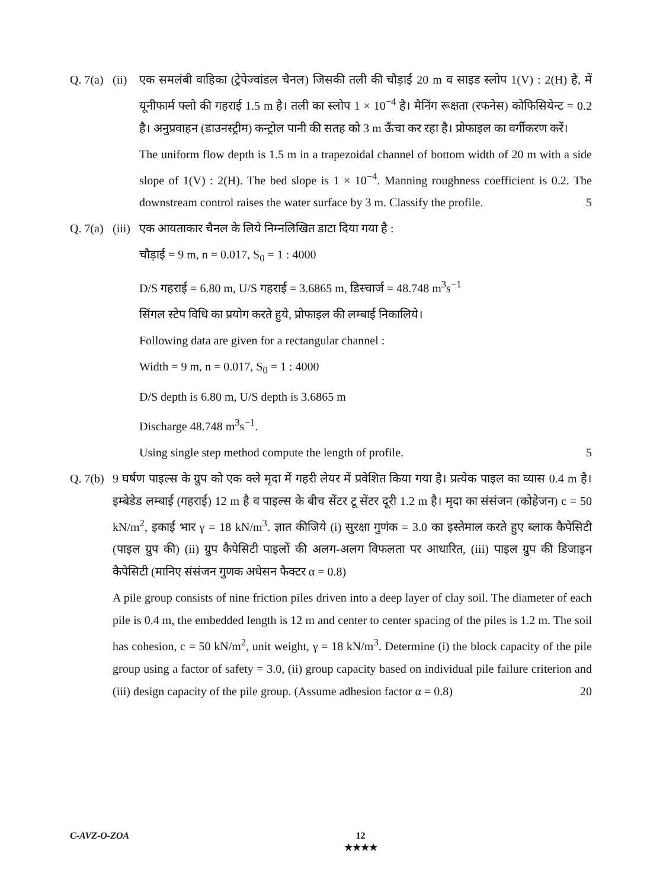Q. 7(a)
(ii)
एक समलंबी वाहिका (ट्रेपेज्वांडल चैनल) जिसकी तली की चौड़ाई 20 m व साइड स्लोप 1(V) : 2(H) है, में यूनीफार्म फ्लो की गहराई 1.5 m है। तली का स्लोप 1 × 10<sup>−4</sup> है। मैनिंग रूक्षता (रफनेस) कोफिसियेन्ट = 0.2 है। अनुप्रवाहन (डाउनस्ट्रीम) कन्ट्रोल पानी की सतह को 3 m ऊँचा कर रहा है। प्रोफाइल का वर्गीकरण करें।
The uniform flow depth is 1.5 m in a trapezoidal channel of bottom width of 20 m with a side slope of 1(V) : 2(H). The bed slope is 1 × 10<sup>−4</sup>. Manning roughness coefficient is 0.2. The downstream control raises the water surface by 3 m. Classify the profile. 5
Q. 7(a)
(iii)
एक आयताकार चैनल के लिये निम्नलिखित डाटा दिया गया है :
चौड़ाई = 9 m, n = 0.017, S<sub>0</sub> = 1 : 4000
D/S गहराई = 6.80 m, U/S गहराई = 3.6865 m, डिस्चार्ज = 48.748 m<sup>3</sup>s<sup>−1</sup>
सिंगल स्टेप विधि का प्रयोग करते हुये, प्रोफाइल की लम्बाई निकालिये।
Following data are given for a rectangular channel :
Width = 9 m, n = 0.017, S<sub>0</sub> = 1 : 4000
D/S depth is 6.80 m, U/S depth is 3.6865 m
Discharge 48.748 m<sup>3</sup>s<sup>−1</sup>.
Using single step method compute the length of profile. 5
Q. 7(b)
9 घर्षण पाइल्स के ग्रुप को एक क्ले मृदा में गहरी लेयर में प्रवेशित किया गया है। प्रत्येक पाइल का व्यास 0.4 m है। इम्बेडेड लम्बाई (गहराई) 12 m है व पाइल्स के बीच सेंटर टू सेंटर दूरी 1.2 m है। मृदा का संसंजन (कोहेजन) c = 50 kN/m<sup>2</sup>, इकाई भार γ = 18 kN/m<sup>3</sup>. ज्ञात कीजिये (i) सुरक्षा गुणंक = 3.0 का इस्तेमाल करते हुए ब्लाक कैपेसिटी (पाइल ग्रुप की) (ii) ग्रुप कैपेसिटी पाइलों की अलग-अलग विफलता पर आधारित, (iii) पाइल ग्रुप की डिजाइन कैपेसिटी (मानिए संसंजन गुणक अधेसन फैक्टर α = 0.8)
A pile group consists of nine friction piles driven into a deep layer of clay soil. The diameter of each pile is 0.4 m, the embedded length is 12 m and center to center spacing of the piles is 1.2 m. The soil has cohesion, c = 50 kN/m<sup>2</sup>, unit weight, γ = 18 kN/m<sup>3</sup>. Determine (i) the block capacity of the pile group using a factor of safety = 3.0, (ii) group capacity based on individual pile failure criterion and (iii) design capacity of the pile group. (Assume adhesion factor α = 0.8) 20
C-AVZ-O-ZOA 12
★★★★